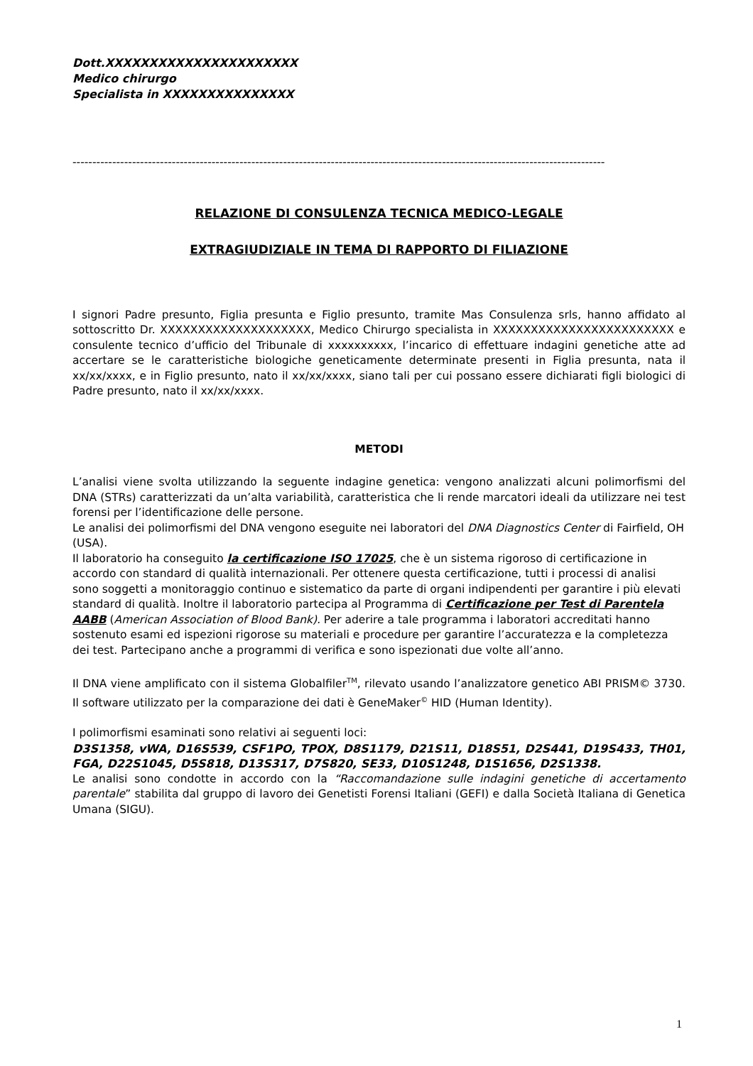Dott.XXXXXXXXXXXXXXXXXXXXXX
Medico chirurgo
Specialista in XXXXXXXXXXXXXXX
--------------------------------------------------------------------------------------------------------------------------------------
RELAZIONE DI CONSULENZA TECNICA MEDICO-LEGALE
EXTRAGIUDIZIALE IN TEMA DI RAPPORTO DI FILIAZIONE
I signori Padre presunto, Figlia presunta e Figlio presunto, tramite Mas Consulenza srls, hanno affidato al sottoscritto Dr. XXXXXXXXXXXXXXXXXXXX, Medico Chirurgo specialista in XXXXXXXXXXXXXXXXXXXXXXXX e consulente tecnico d’ufficio del Tribunale di xxxxxxxxxx, l’incarico di effettuare indagini genetiche atte ad accertare se le caratteristiche biologiche geneticamente determinate presenti in Figlia presunta, nata il xx/xx/xxxx, e in Figlio presunto, nato il xx/xx/xxxx, siano tali per cui possano essere dichiarati figli biologici di Padre presunto, nato il xx/xx/xxxx.
METODI
L’analisi viene svolta utilizzando la seguente indagine genetica: vengono analizzati alcuni polimorfismi del DNA (STRs) caratterizzati da un’alta variabilità, caratteristica che li rende marcatori ideali da utilizzare nei test forensi per l’identificazione delle persone.
Le analisi dei polimorfismi del DNA vengono eseguite nei laboratori del DNA Diagnostics Center di Fairfield, OH (USA).
Il laboratorio ha conseguito la certificazione ISO 17025, che è un sistema rigoroso di certificazione in accordo con standard di qualità internazionali. Per ottenere questa certificazione, tutti i processi di analisi sono soggetti a monitoraggio continuo e sistematico da parte di organi indipendenti per garantire i più elevati standard di qualità. Inoltre il laboratorio partecipa al Programma di Certificazione per Test di Parentela AABB (American Association of Blood Bank). Per aderire a tale programma i laboratori accreditati hanno sostenuto esami ed ispezioni rigorose su materiali e procedure per garantire l’accuratezza e la completezza dei test. Partecipano anche a programmi di verifica e sono ispezionati due volte all’anno.
Il DNA viene amplificato con il sistema Globalfiler<sup>TM</sup>, rilevato usando l’analizzatore genetico ABI PRISM© 3730. Il software utilizzato per la comparazione dei dati è GeneMaker<sup>©</sup> HID (Human Identity).
I polimorfismi esaminati sono relativi ai seguenti loci:
D3S1358, vWA, D16S539, CSF1PO, TPOX, D8S1179, D21S11, D18S51, D2S441, D19S433, TH01, FGA, D22S1045, D5S818, D13S317, D7S820, SE33, D10S1248, D1S1656, D2S1338.
Le analisi sono condotte in accordo con la “Raccomandazione sulle indagini genetiche di accertamento parentale” stabilita dal gruppo di lavoro dei Genetisti Forensi Italiani (GEFI) e dalla Società Italiana di Genetica Umana (SIGU).
1